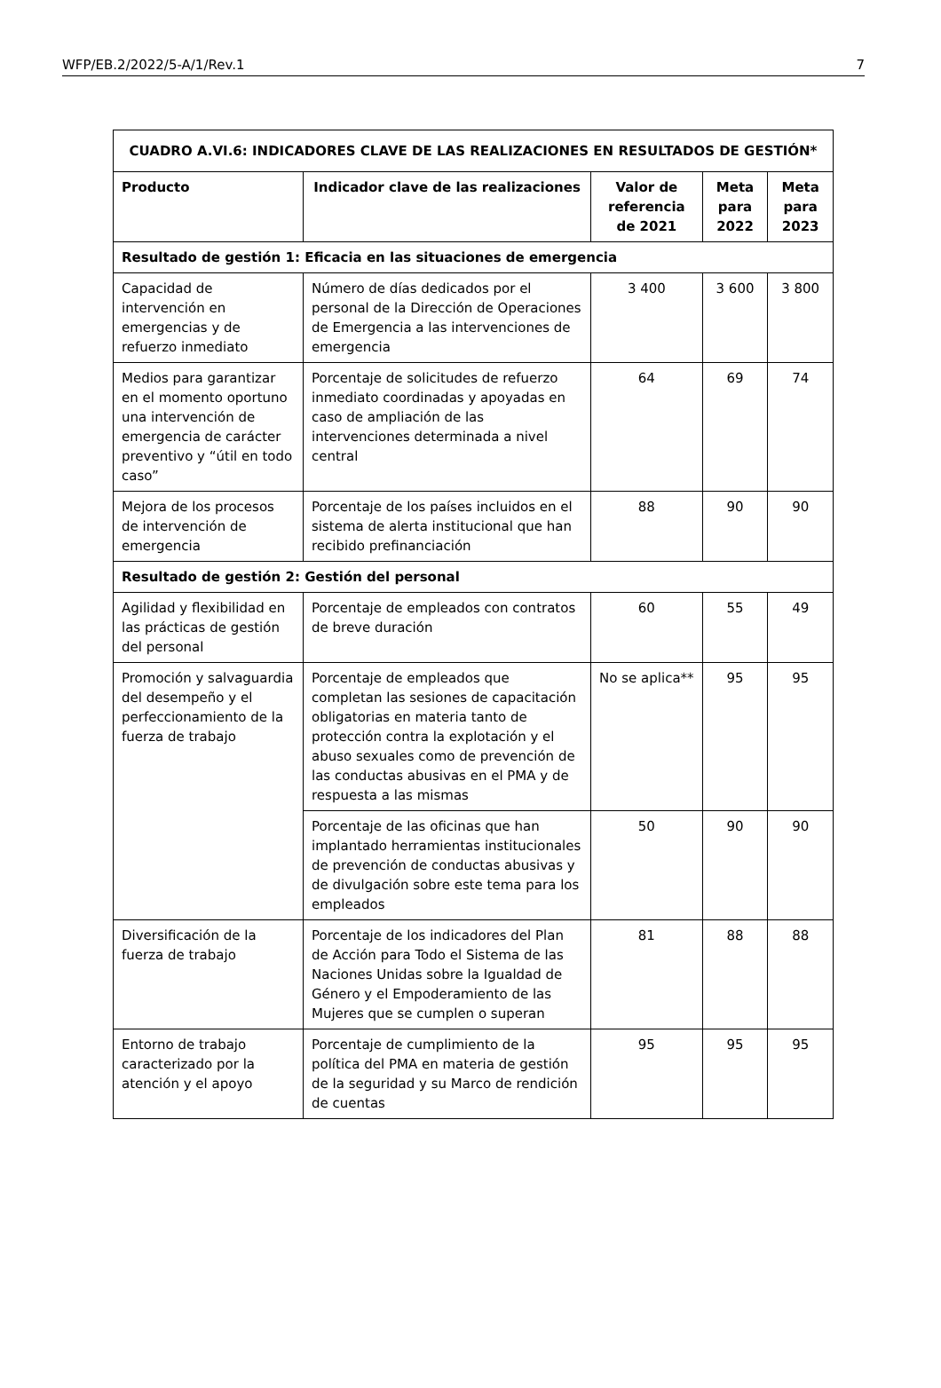WFP/EB.2/2022/5-A/1/Rev.1 7
| CUADRO A.VI.6: INDICADORES CLAVE DE LAS REALIZACIONES EN RESULTADOS DE GESTIÓN* | | | | |
| --- | --- | --- | --- | --- |
| Producto | Indicador clave de las realizaciones | Valor de referencia de 2021 | Meta para 2022 | Meta para 2023 |
| Resultado de gestión 1: Eficacia en las situaciones de emergencia | | | | |
| Capacidad de intervención en emergencias y de refuerzo inmediato | Número de días dedicados por el personal de la Dirección de Operaciones de Emergencia a las intervenciones de emergencia | 3 400 | 3 600 | 3 800 |
| Medios para garantizar en el momento oportuno una intervención de emergencia de carácter preventivo y “útil en todo caso” | Porcentaje de solicitudes de refuerzo inmediato coordinadas y apoyadas en caso de ampliación de las intervenciones determinada a nivel central | 64 | 69 | 74 |
| Mejora de los procesos de intervención de emergencia | Porcentaje de los países incluidos en el sistema de alerta institucional que han recibido prefinanciación | 88 | 90 | 90 |
| Resultado de gestión 2: Gestión del personal | | | | |
| Agilidad y flexibilidad en las prácticas de gestión del personal | Porcentaje de empleados con contratos de breve duración | 60 | 55 | 49 |
| Promoción y salvaguardia del desempeño y el perfeccionamiento de la fuerza de trabajo | Porcentaje de empleados que completan las sesiones de capacitación obligatorias en materia tanto de protección contra la explotación y el abuso sexuales como de prevención de las conductas abusivas en el PMA y de respuesta a las mismas | No se aplica** | 95 | 95 |
| | Porcentaje de las oficinas que han implantado herramientas institucionales de prevención de conductas abusivas y de divulgación sobre este tema para los empleados | 50 | 90 | 90 |
| Diversificación de la fuerza de trabajo | Porcentaje de los indicadores del Plan de Acción para Todo el Sistema de las Naciones Unidas sobre la Igualdad de Género y el Empoderamiento de las Mujeres que se cumplen o superan | 81 | 88 | 88 |
| Entorno de trabajo caracterizado por la atención y el apoyo | Porcentaje de cumplimiento de la política del PMA en materia de gestión de la seguridad y su Marco de rendición de cuentas | 95 | 95 | 95 |